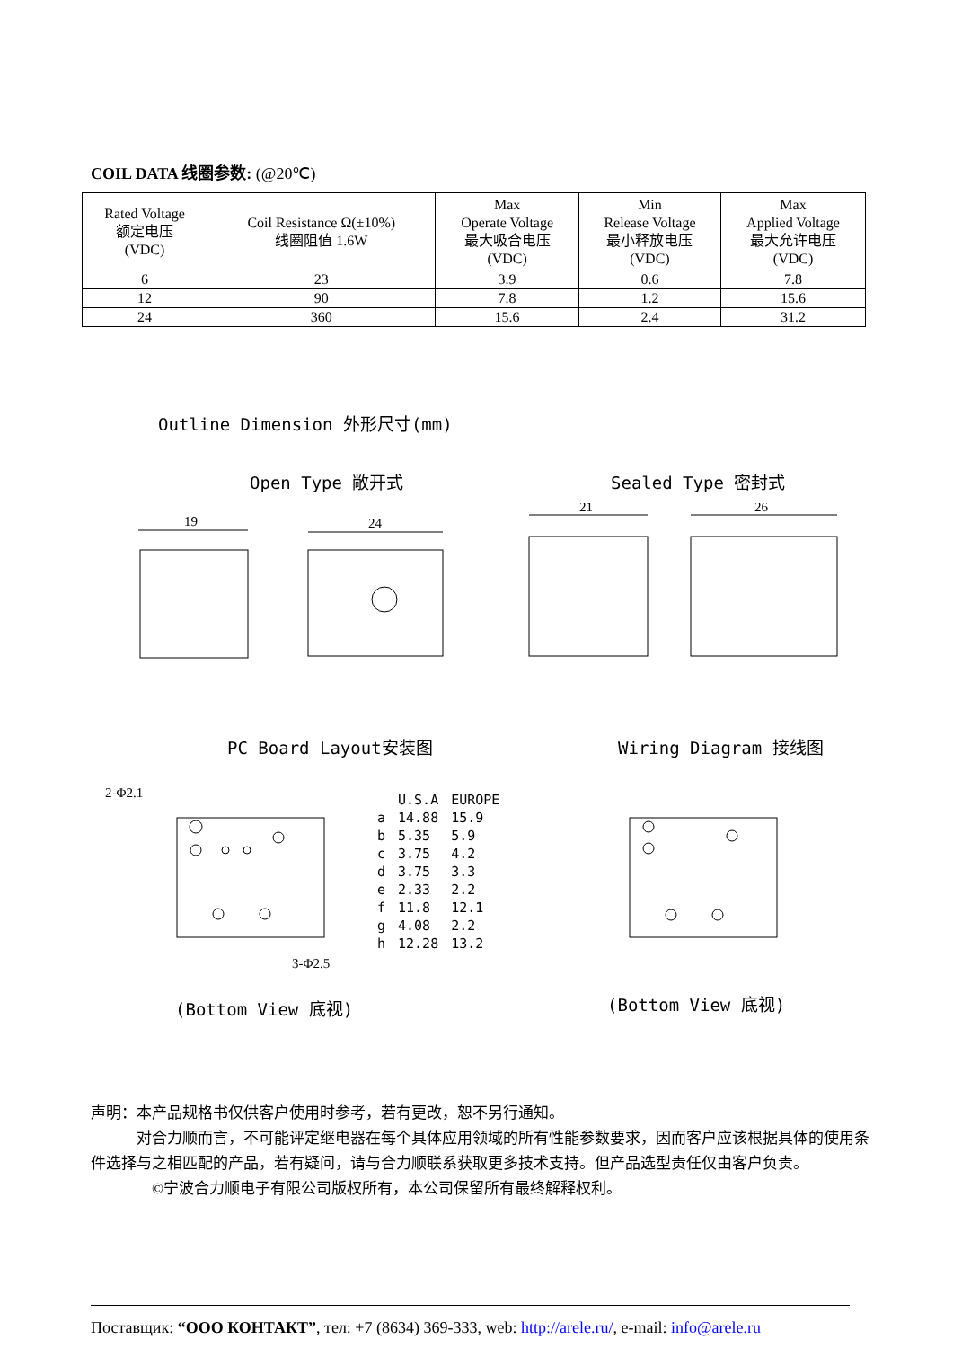COIL DATA 线圈参数: (@20℃)
| Rated Voltage 额定电压 (VDC) | Coil Resistance Ω(±10%) 线圈阻值 1.6W | Max Operate Voltage 最大吸合电压 (VDC) | Min Release Voltage 最小释放电压 (VDC) | Max Applied Voltage 最大允许电压 (VDC) |
| --- | --- | --- | --- | --- |
| 6 | 23 | 3.9 | 0.6 | 7.8 |
| 12 | 90 | 7.8 | 1.2 | 15.6 |
| 24 | 360 | 15.6 | 2.4 | 31.2 |
Outline Dimension 外形尺寸(mm)
Open Type 敞开式 Sealed Type 密封式
19
24
21
26
PC Board Layout安装图 Wiring Diagram 接线图
2-Φ2.1
3-Φ2.5
| | U.S.A | EUROPE |
| a | 14.88 | 15.9 |
| b | 5.35 | 5.9 |
| c | 3.75 | 4.2 |
| d | 3.75 | 3.3 |
| e | 2.33 | 2.2 |
| f | 11.8 | 12.1 |
| g | 4.08 | 2.2 |
| h | 12.28 | 13.2 |
(Bottom View 底视) (Bottom View 底视)
声明：本产品规格书仅供客户使用时参考，若有更改，恕不另行通知。
　　　对合力顺而言，不可能评定继电器在每个具体应用领域的所有性能参数要求，因而客户应该根据具体的使用条件选择与之相匹配的产品，若有疑问，请与合力顺联系获取更多技术支持。但产品选型责任仅由客户负责。
　　　　©宁波合力顺电子有限公司版权所有，本公司保留所有最终解释权利。
Поставщик: “ООО КОНТАКТ”, тел: +7 (8634) 369-333, web: http://arele.ru/, e-mail: info@arele.ru